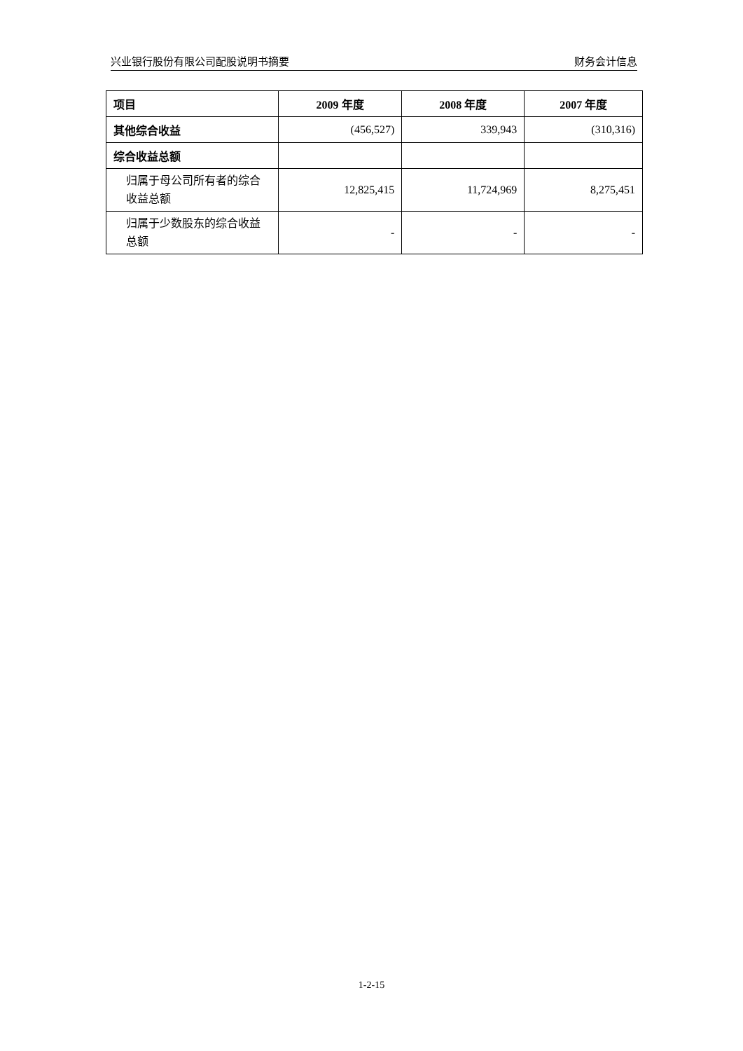兴业银行股份有限公司配股说明书摘要 财务会计信息
| 项目 | 2009 年度 | 2008 年度 | 2007 年度 |
| --- | --- | --- | --- |
| 其他综合收益 | (456,527) | 339,943 | (310,316) |
| 综合收益总额 | | | |
| 归属于母公司所有者的综合收益总额 | 12,825,415 | 11,724,969 | 8,275,451 |
| 归属于少数股东的综合收益总额 | - | - | - |
1-2-15